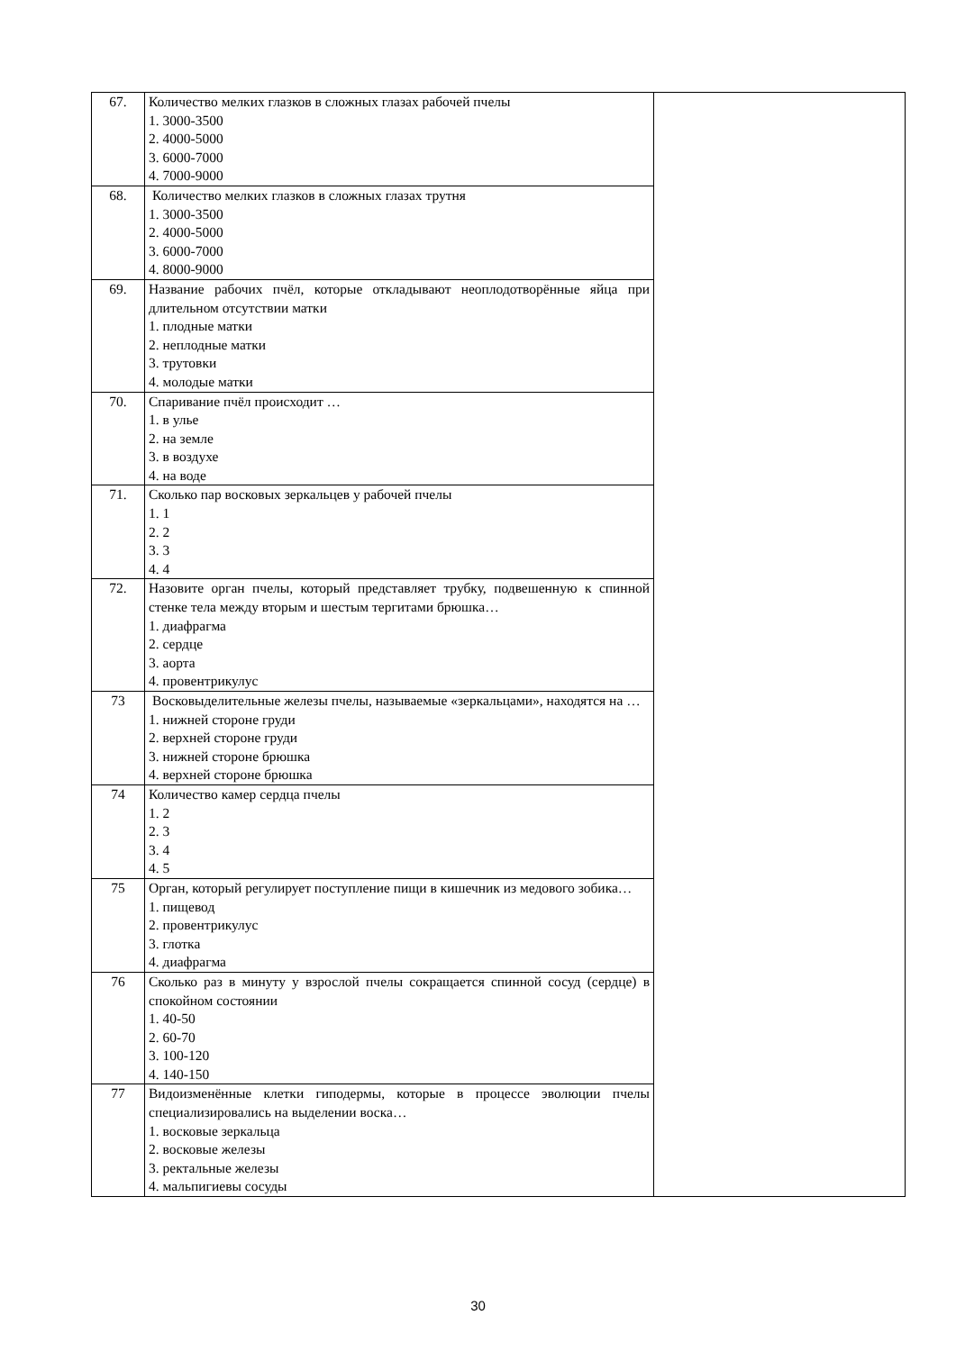| 67. | Количество мелких глазков в сложных глазах рабочей пчелы 1. 3000-3500 2. 4000-5000 3. 6000-7000 4. 7000-9000 | |
| 68. | Количество мелких глазков в сложных глазах трутня 1. 3000-3500 2. 4000-5000 3. 6000-7000 4. 8000-9000 | |
| 69. | Название рабочих пчёл, которые откладывают неоплодотворённые яйца при длительном отсутствии матки 1. плодные матки 2. неплодные матки 3. трутовки 4. молодые матки | |
| 70. | Спаривание пчёл происходит … 1. в улье 2. на земле 3. в воздухе 4. на воде | |
| 71. | Сколько пар восковых зеркальцев у рабочей пчелы 1. 1 2. 2 3. 3 4. 4 | |
| 72. | Назовите орган пчелы, который представляет трубку, подвешенную к спинной стенке тела между вторым и шестым тергитами брюшка… 1. диафрагма 2. сердце 3. аорта 4. провентрикулус | |
| 73 | Восковыделительные железы пчелы, называемые «зеркальцами», находятся на … 1. нижней стороне груди 2. верхней стороне груди 3. нижней стороне брюшка 4. верхней стороне брюшка | |
| 74 | Количество камер сердца пчелы 1. 2 2. 3 3. 4 4. 5 | |
| 75 | Орган, который регулирует поступление пищи в кишечник из медового зобика… 1. пищевод 2. провентрикулус 3. глотка 4. диафрагма | |
| 76 | Сколько раз в минуту у взрослой пчелы сокращается спинной сосуд (сердце) в спокойном состоянии 1. 40-50 2. 60-70 3. 100-120 4. 140-150 | |
| 77 | Видоизменённые клетки гиподермы, которые в процессе эволюции пчелы специализировались на выделении воска… 1. восковые зеркальца 2. восковые железы 3. ректальные железы 4. мальпигиевы сосуды | |
30